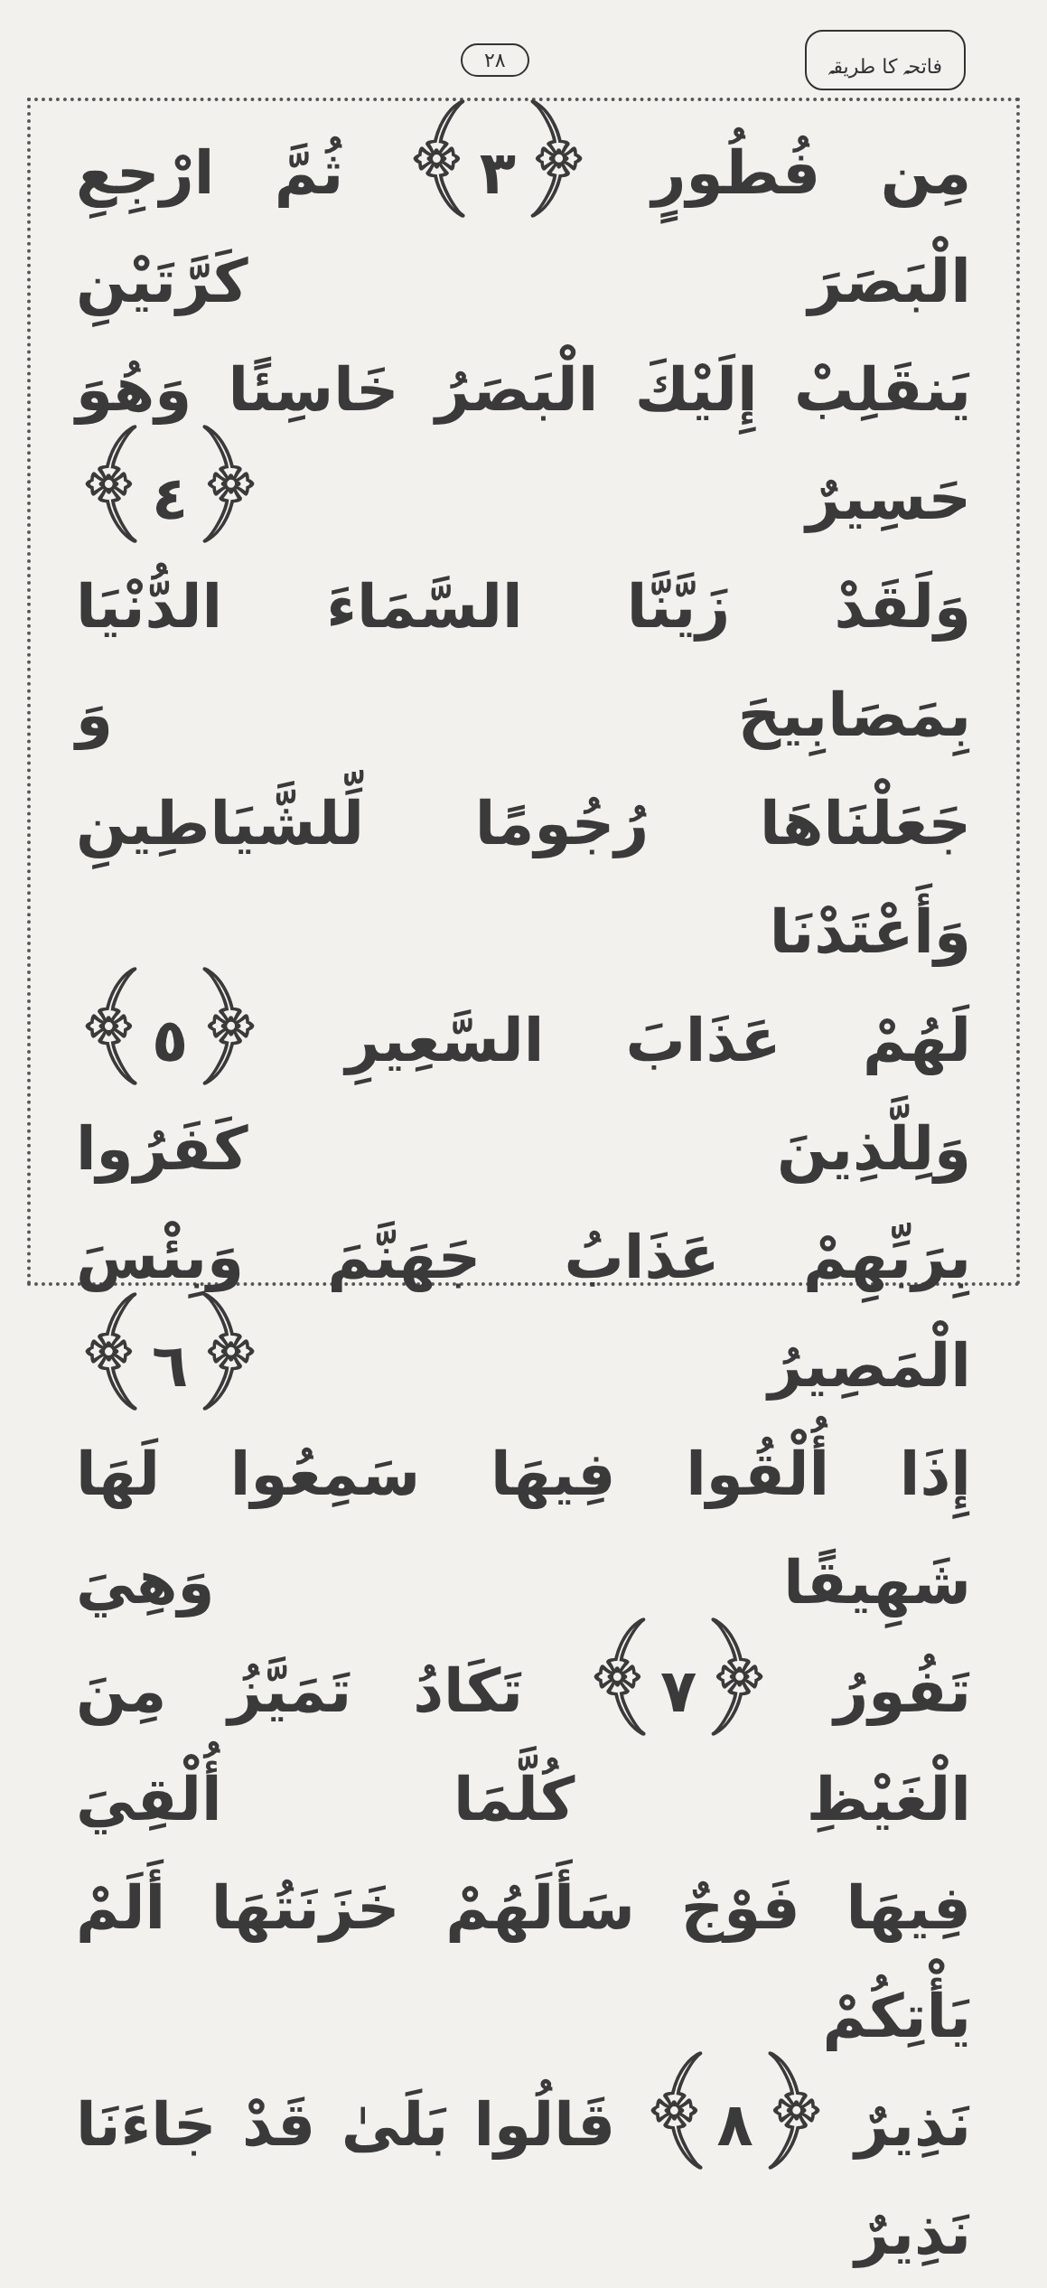٢٨ فاتحہ کا طریقہ
مِن فُطُورٍ ﴿٣﴾ ثُمَّ ارْجِعِ الْبَصَرَ كَرَّتَيْنِ
يَنقَلِبْ إِلَيْكَ الْبَصَرُ خَاسِئًا وَهُوَ حَسِيرٌ ﴿٤﴾
وَلَقَدْ زَيَّنَّا السَّمَاءَ الدُّنْيَا بِمَصَابِيحَ وَ
جَعَلْنَاهَا رُجُومًا لِّلشَّيَاطِينِ وَأَعْتَدْنَا
لَهُمْ عَذَابَ السَّعِيرِ ﴿٥﴾ وَلِلَّذِينَ كَفَرُوا
بِرَبِّهِمْ عَذَابُ جَهَنَّمَ وَبِئْسَ الْمَصِيرُ ﴿٦﴾
إِذَا أُلْقُوا فِيهَا سَمِعُوا لَهَا شَهِيقًا وَهِيَ
تَفُورُ ﴿٧﴾ تَكَادُ تَمَيَّزُ مِنَ الْغَيْظِ كُلَّمَا أُلْقِيَ
فِيهَا فَوْجٌ سَأَلَهُمْ خَزَنَتُهَا أَلَمْ يَأْتِكُمْ
نَذِيرٌ ﴿٨﴾ قَالُوا بَلَىٰ قَدْ جَاءَنَا نَذِيرٌ